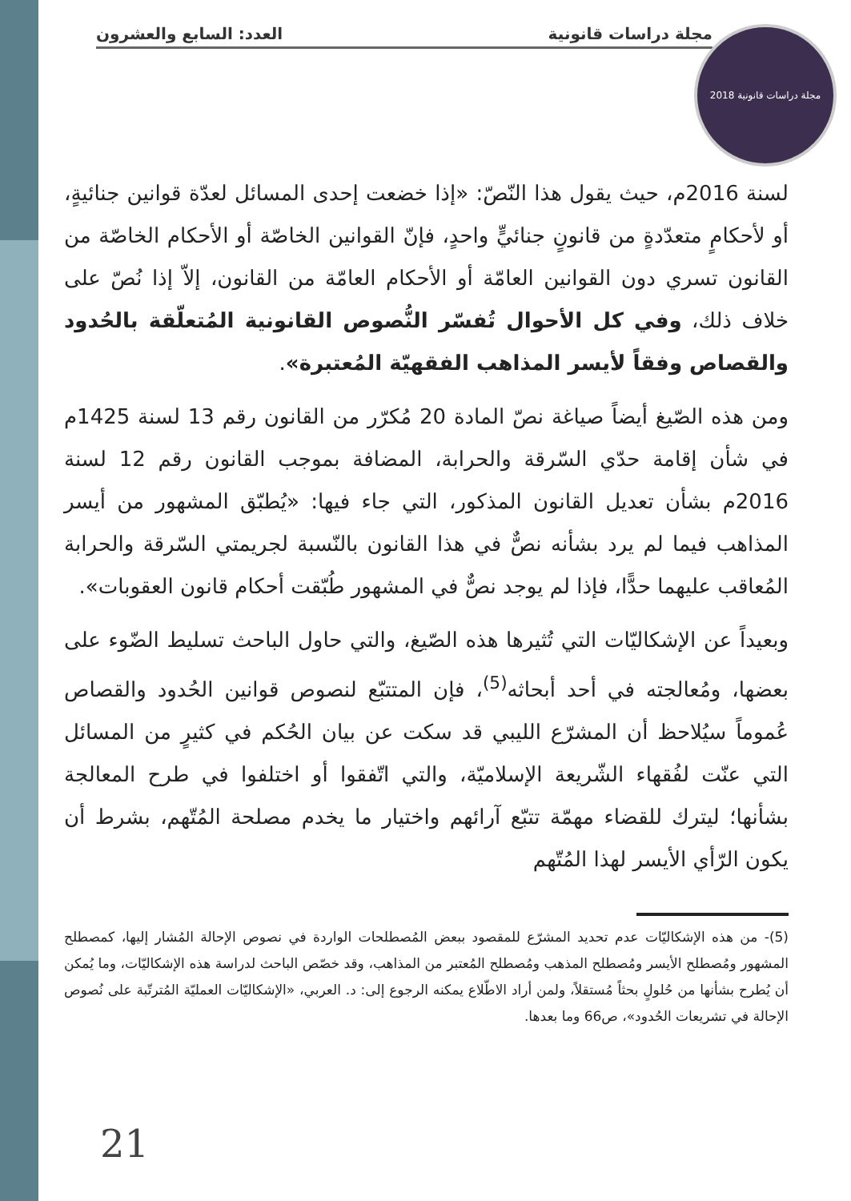مجلة دراسات قانونية العدد: السابع والعشرون
مجلة دراسات قانونية 2018
لسنة 2016م، حيث يقول هذا النّصّ: «إذا خضعت إحدى المسائل لعدّة قوانين جنائيةٍ، أو لأحكامٍ متعدّدةٍ من قانونٍ جنائيٍّ واحدٍ، فإنّ القوانين الخاصّة أو الأحكام الخاصّة من القانون تسري دون القوانين العامّة أو الأحكام العامّة من القانون، إلاّ إذا نُصّ على خلاف ذلك، وفي كل الأحوال تُفسّر النُّصوص القانونية المُتعلّقة بالحُدود والقصاص وفقاً لأيسر المذاهب الفقهيّة المُعتبرة».
ومن هذه الصّيغ أيضاً صياغة نصّ المادة 20 مُكرّر من القانون رقم 13 لسنة 1425م في شأن إقامة حدّي السّرقة والحرابة، المضافة بموجب القانون رقم 12 لسنة 2016م بشأن تعديل القانون المذكور، التي جاء فيها: «يُطبّق المشهور من أيسر المذاهب فيما لم يرد بشأنه نصٌّ في هذا القانون بالنّسبة لجريمتي السّرقة والحرابة المُعاقب عليهما حدًّا، فإذا لم يوجد نصٌّ في المشهور طُبّقت أحكام قانون العقوبات».
وبعيداً عن الإشكاليّات التي تُثيرها هذه الصّيغ، والتي حاول الباحث تسليط الضّوء على بعضها، ومُعالجته في أحد أبحاثه<sup>(5)</sup>، فإن المتتبّع لنصوص قوانين الحُدود والقصاص عُموماً سيُلاحظ أن المشرّع الليبي قد سكت عن بيان الحُكم في كثيرٍ من المسائل التي عنّت لفُقهاء الشّريعة الإسلاميّة، والتي اتّفقوا أو اختلفوا في طرح المعالجة بشأنها؛ ليترك للقضاء مهمّة تتبّع آرائهم واختيار ما يخدم مصلحة المُتّهم، بشرط أن يكون الرّأي الأيسر لهذا المُتّهم
(5)- من هذه الإشكاليّات عدم تحديد المشرّع للمقصود ببعض المُصطلحات الواردة في نصوص الإحالة المُشار إليها، كمصطلح المشهور ومُصطلح الأيسر ومُصطلح المذهب ومُصطلح المُعتبر من المذاهب، وقد خصّص الباحث لدراسة هذه الإشكاليّات، وما يُمكن أن يُطرح بشأنها من حُلولٍ بحثاً مُستقلاً، ولمن أراد الاطّلاع يمكنه الرجوع إلى: د. العربي، «الإشكاليّات العمليّة المُترتّبة على نُصوص الإحالة في تشريعات الحُدود»، ص66 وما بعدها.
21